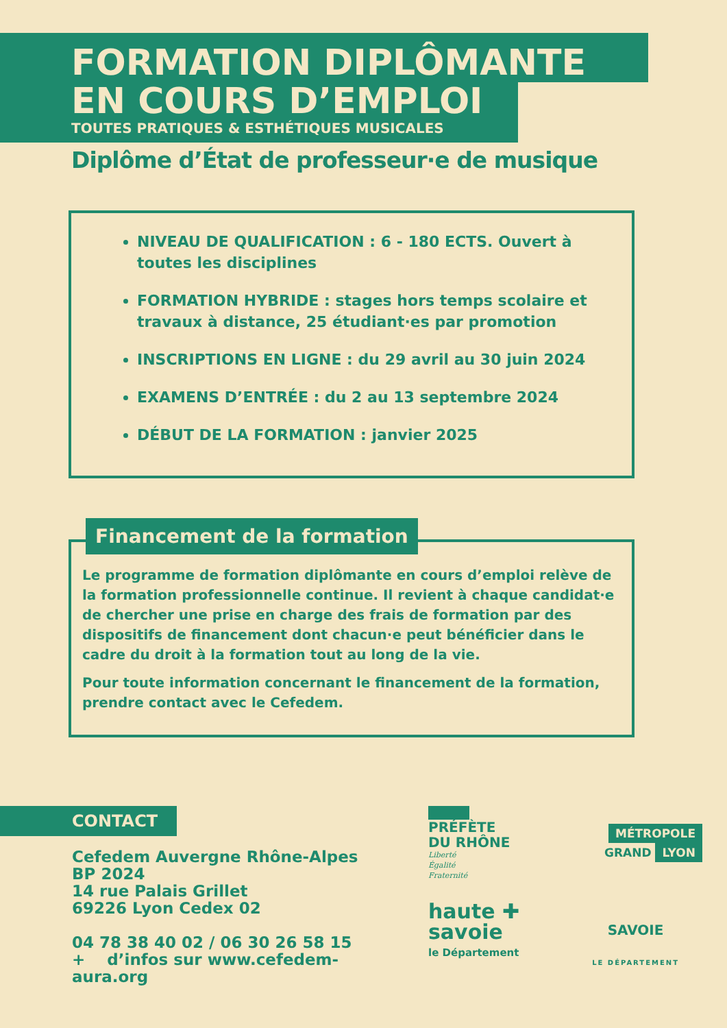FORMATION DIPLÔMANTE
EN COURS D’EMPLOI
TOUTES PRATIQUES & ESTHÉTIQUES MUSICALES
Diplôme d’État de professeur·e de musique
NIVEAU DE QUALIFICATION : 6 - 180 ECTS. Ouvert à toutes les disciplines
FORMATION HYBRIDE : stages hors temps scolaire et travaux à distance, 25 étudiant·es par promotion
INSCRIPTIONS EN LIGNE : du 29 avril au 30 juin 2024
EXAMENS D’ENTRÉE : du 2 au 13 septembre 2024
DÉBUT DE LA FORMATION : janvier 2025
Financement de la formation
Le programme de formation diplômante en cours d’emploi relève de la formation professionnelle continue. Il revient à chaque candidat·e de chercher une prise en charge des frais de formation par des dispositifs de financement dont chacun·e peut bénéficier dans le cadre du droit à la formation tout au long de la vie.
Pour toute information concernant le financement de la formation, prendre contact avec le Cefedem.
CONTACT
Cefedem Auvergne Rhône-Alpes
BP 2024
14 rue Palais Grillet
69226 Lyon Cedex 02
04 78 38 40 02 / 06 30 26 58 15
+ d’infos sur www.cefedem-aura.org
PRÉFÈTE
DU RHÔNE
Liberté
Égalité
Fraternité
MÉTROPOLE
GRAND LYON
haute ✚
savoie
le Département
SAVOIE
LE DÉPARTEMENT